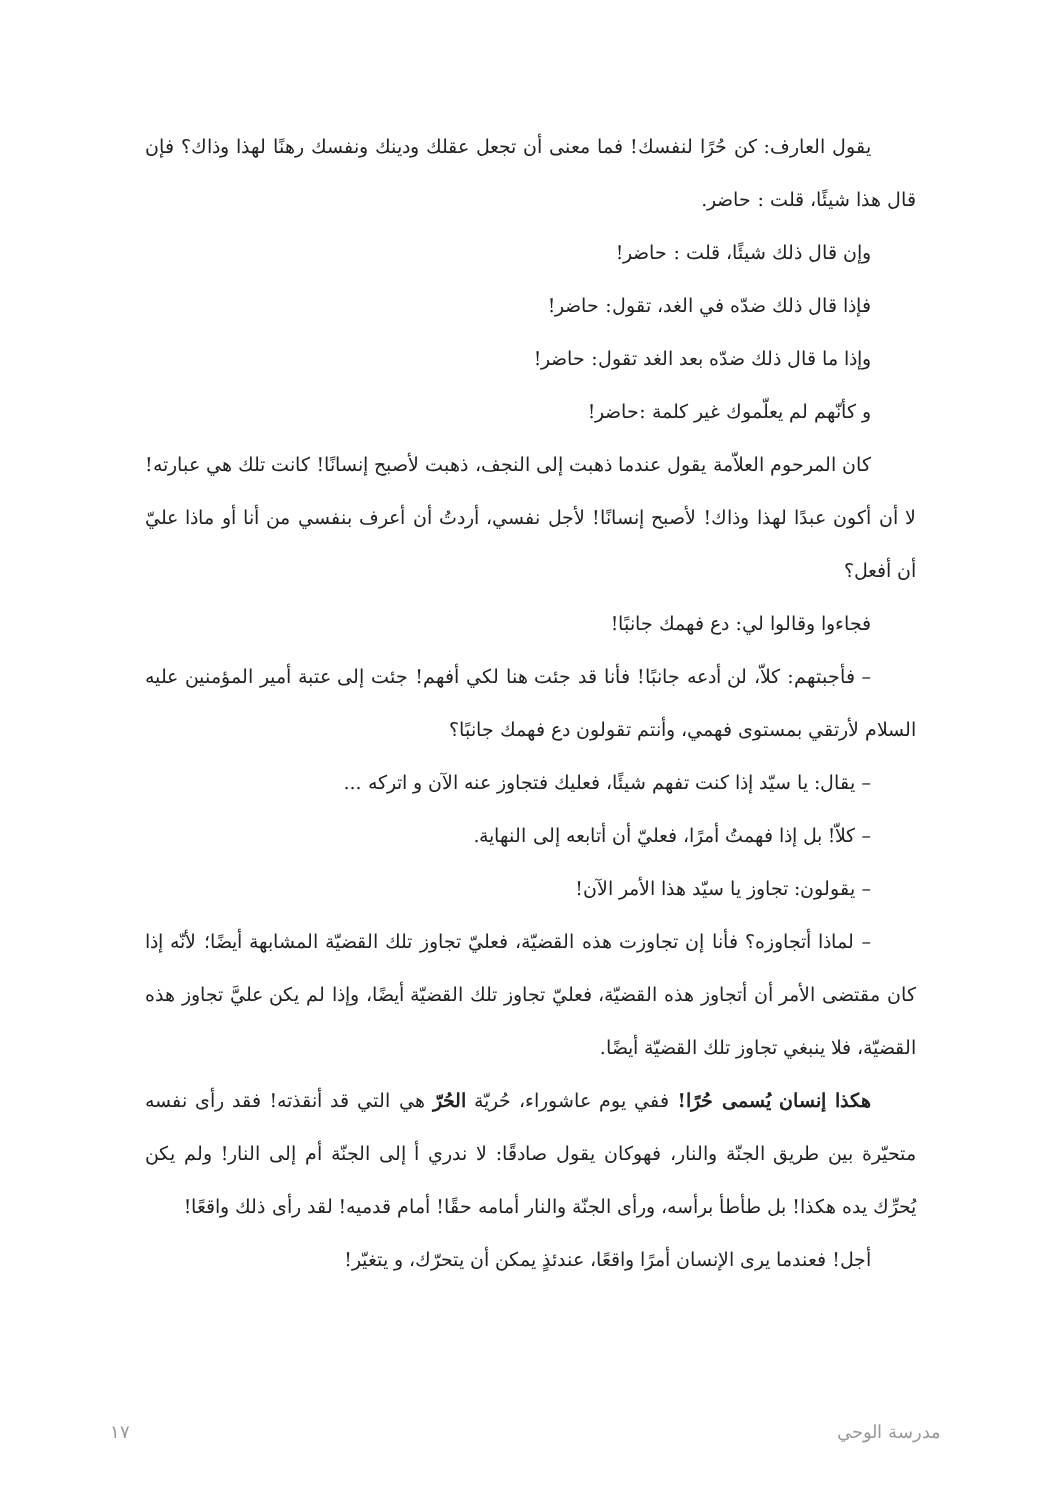يقول العارف: كن حُرًا لنفسك! فما معنى أن تجعل عقلك ودينك ونفسك رهنًا لهذا وذاك؟ فإن قال هذا شيئًا، قلت : حاضر.
وإن قال ذلك شيئًا، قلت : حاضر!
فإذا قال ذلك ضدّه في الغد، تقول: حاضر!
وإذا ما قال ذلك ضدّه بعد الغد تقول: حاضر!
و كأنّهم لم يعلّموك غير كلمة :حاضر!
كان المرحوم العلاّمة يقول عندما ذهبت إلى النجف، ذهبت لأصبح إنسانًا! كانت تلك هي عبارته! لا أن أكون عبدًا لهذا وذاك! لأصبح إنسانًا! لأجل نفسي، أردتُ أن أعرف بنفسي من أنا أو ماذا عليّ أن أفعل؟
فجاءوا وقالوا لي: دع فهمك جانبًا!
– فأجبتهم: كلاّ، لن أدعه جانبًا! فأنا قد جئت هنا لكي أفهم! جئت إلى عتبة أمير المؤمنين عليه السلام لأرتقي بمستوى فهمي، وأنتم تقولون دع فهمك جانبًا؟
– يقال: يا سيّد إذا كنت تفهم شيئًا، فعليك فتجاوز عنه الآن و اتركه ...
– كلاّ! بل إذا فهمتُ أمرًا، فعليّ أن أتابعه إلى النهاية.
– يقولون: تجاوز يا سيّد هذا الأمر الآن!
– لماذا أتجاوزه؟ فأنا إن تجاوزت هذه القضيّة، فعليّ تجاوز تلك القضيّة المشابهة أيضًا؛ لأنّه إذا كان مقتضى الأمر أن أتجاوز هذه القضيّة، فعليّ تجاوز تلك القضيّة أيضًا، وإذا لم يكن عليَّ تجاوز هذه القضيّة، فلا ينبغي تجاوز تلك القضيّة أيضًا.
هكذا إنسان يُسمى حُرًا! ففي يوم عاشوراء، حُريّة الحُرّ هي التي قد أنقذته! فقد رأى نفسه متحيّرة بين طريق الجنّة والنار، فهوكان يقول صادقًا: لا ندري أ إلى الجنّة أم إلى النار! ولم يكن يُحرِّك يده هكذا! بل طأطأ برأسه، ورأى الجنّة والنار أمامه حقًا! أمام قدميه! لقد رأى ذلك واقعًا!
أجل! فعندما يرى الإنسان أمرًا واقعًا، عندئذٍ يمكن أن يتحرّك، و يتغيّر!
مدرسة الوحي ١٧